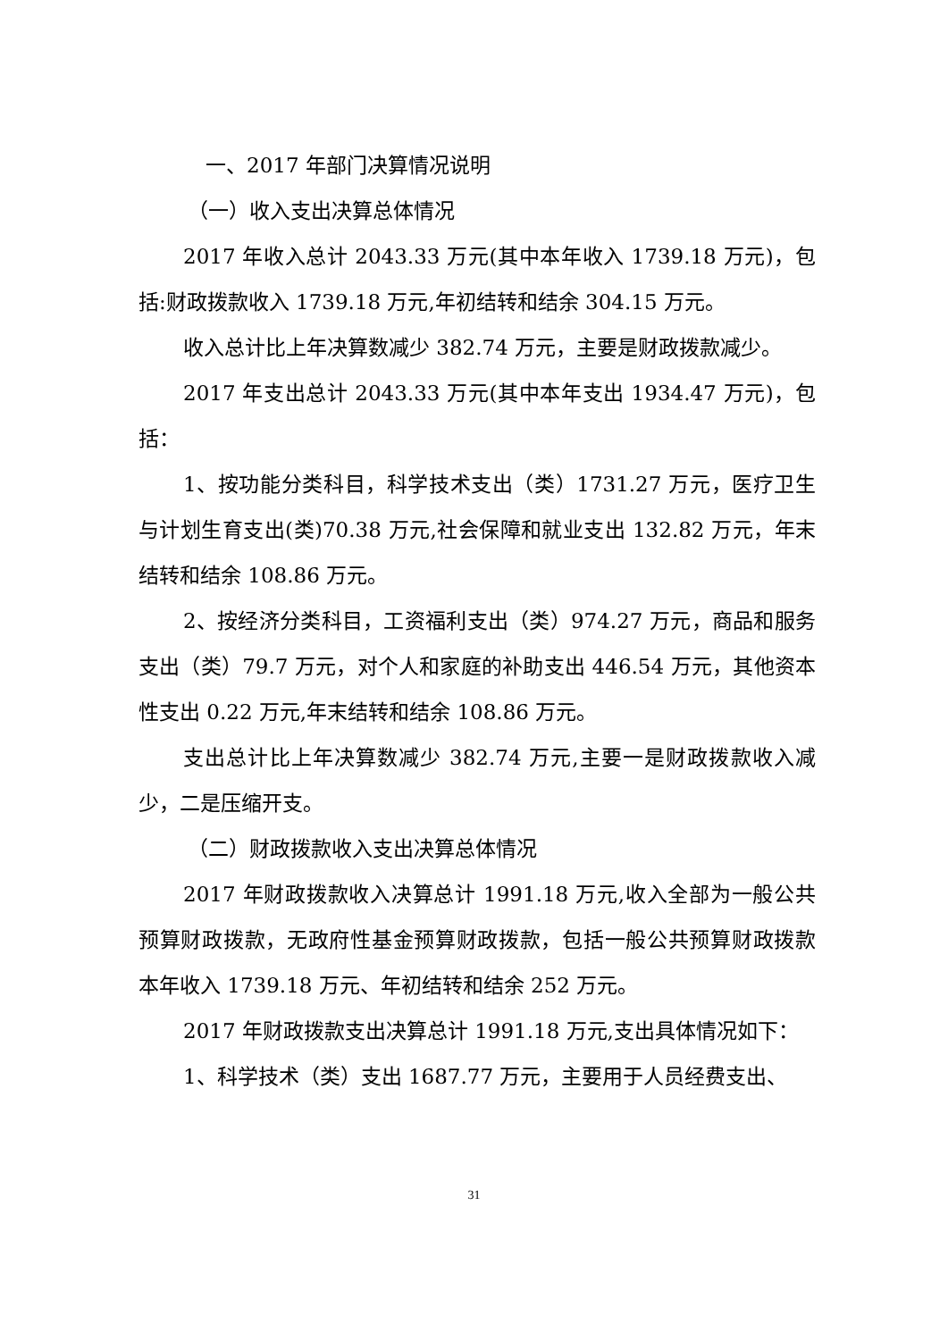一、2017 年部门决算情况说明
（一）收入支出决算总体情况
2017 年收入总计 2043.33 万元(其中本年收入 1739.18 万元)，包括:财政拨款收入 1739.18 万元,年初结转和结余 304.15 万元。
收入总计比上年决算数减少 382.74 万元，主要是财政拨款减少。
2017 年支出总计 2043.33 万元(其中本年支出 1934.47 万元)，包括：
1、按功能分类科目，科学技术支出（类）1731.27 万元，医疗卫生与计划生育支出(类)70.38 万元,社会保障和就业支出 132.82 万元，年末结转和结余 108.86 万元。
2、按经济分类科目，工资福利支出（类）974.27 万元，商品和服务支出（类）79.7 万元，对个人和家庭的补助支出 446.54 万元，其他资本性支出 0.22 万元,年末结转和结余 108.86 万元。
支出总计比上年决算数减少 382.74 万元,主要一是财政拨款收入减少，二是压缩开支。
（二）财政拨款收入支出决算总体情况
2017 年财政拨款收入决算总计 1991.18 万元,收入全部为一般公共预算财政拨款，无政府性基金预算财政拨款，包括一般公共预算财政拨款本年收入 1739.18 万元、年初结转和结余 252 万元。
2017 年财政拨款支出决算总计 1991.18 万元,支出具体情况如下：
1、科学技术（类）支出 1687.77 万元，主要用于人员经费支出、
31